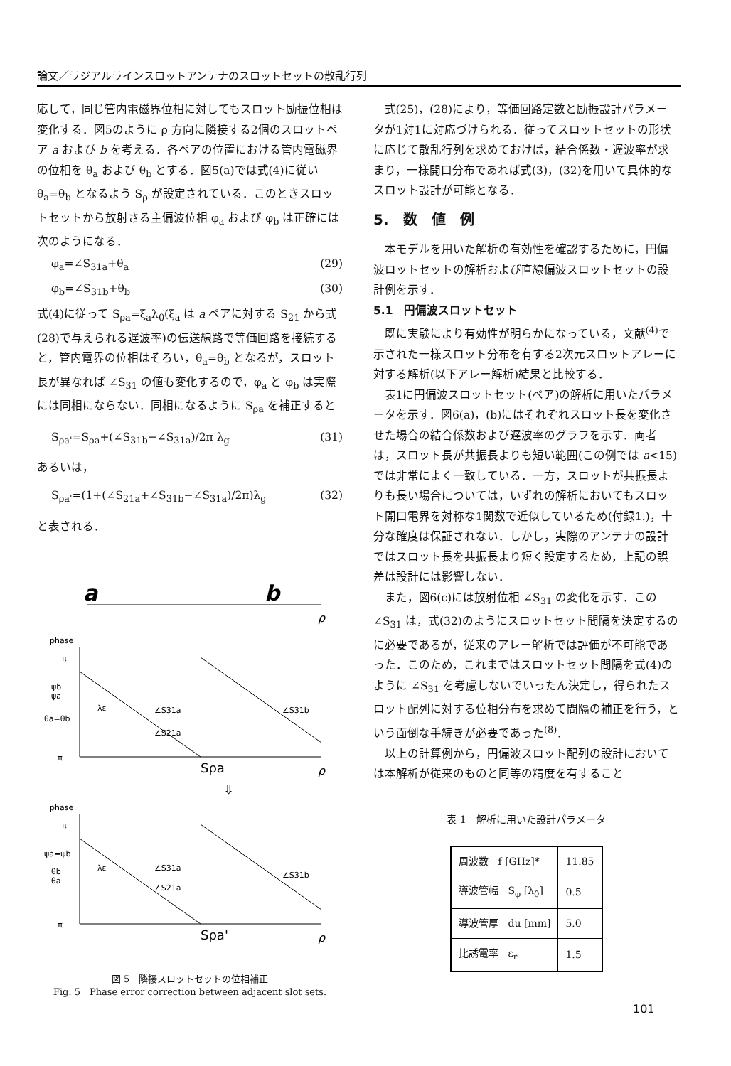論文／ラジアルラインスロットアンテナのスロットセットの散乱行列
応して，同じ管内電磁界位相に対してもスロット励振位相は変化する．図5のように ρ 方向に隣接する2個のスロットペア a および b を考える．各ペアの位置における管内電磁界の位相を θ<sub>a</sub> および θ<sub>b</sub> とする．図5(a)では式(4)に従い θ<sub>a</sub>=θ<sub>b</sub> となるよう S<sub>ρ</sub> が設定されている．このときスロットセットから放射さる主偏波位相 φ<sub>a</sub> および φ<sub>b</sub> は正確には次のようになる．
φ<sub>a</sub>=∠S<sub>31a</sub>+θ<sub>a</sub> (29)
φ<sub>b</sub>=∠S<sub>31b</sub>+θ<sub>b</sub> (30)
式(4)に従って S<sub>ρa</sub>=ξ<sub>a</sub>λ<sub>0</sub>(ξ<sub>a</sub> は a ペアに対する S<sub>21</sub> から式(28)で与えられる遅波率)の伝送線路で等価回路を接続すると，管内電界の位相はそろい，θ<sub>a</sub>=θ<sub>b</sub> となるが，スロット長が異なれば ∠S<sub>31</sub> の値も変化するので，φ<sub>a</sub> と φ<sub>b</sub> は実際には同相にならない．同相になるように S<sub>ρa</sub> を補正すると
S<sub>ρa'</sub>=S<sub>ρa</sub>+(∠S<sub>31b</sub>−∠S<sub>31a</sub>)/2π λ<sub>g</sub> (31)
あるいは，
S<sub>ρa'</sub>=(1+(∠S<sub>21a</sub>+∠S<sub>31b</sub>−∠S<sub>31a</sub>)/2π)λ<sub>g</sub> (32)
と表される．
a
b
ρ
phase
π
ψb
ψa
θa=θb
−π
λε
∠S31a
∠S31b
∠S21a
Sρa
ρ
⇩
phase
π
ψa=ψb
θb
θa
−π
λε
∠S31a
∠S31b
∠S21a
Sρa'
ρ
図 5　隣接スロットセットの位相補正
Fig. 5　Phase error correction between adjacent slot sets.
式(25)，(28)により，等価回路定数と励振設計パラメータが1対1に対応づけられる．従ってスロットセットの形状に応じて散乱行列を求めておけば，結合係数・遅波率が求まり，一様開口分布であれば式(3)，(32)を用いて具体的なスロット設計が可能となる．
5.　数　値　例
本モデルを用いた解析の有効性を確認するために，円偏波ロットセットの解析および直線偏波スロットセットの設計例を示す．
5.1　円偏波スロットセット
既に実験により有効性が明らかになっている，文献<sup>(4)</sup>で示された一様スロット分布を有する2次元スロットアレーに対する解析(以下アレー解析)結果と比較する．
表1に円偏波スロットセット(ペア)の解析に用いたパラメータを示す．図6(a)，(b)にはそれぞれスロット長を変化させた場合の結合係数および遅波率のグラフを示す．両者は，スロット長が共振長よりも短い範囲(この例では a<15)では非常によく一致している．一方，スロットが共振長よりも長い場合については，いずれの解析においてもスロット開口電界を対称な1関数で近似しているため(付録1.)，十分な確度は保証されない．しかし，実際のアンテナの設計ではスロット長を共振長より短く設定するため，上記の誤差は設計には影響しない．
また，図6(c)には放射位相 ∠S<sub>31</sub> の変化を示す．この ∠S<sub>31</sub> は，式(32)のようにスロットセット間隔を決定するのに必要であるが，従来のアレー解析では評価が不可能であった．このため，これまではスロットセット間隔を式(4)のように ∠S<sub>31</sub> を考慮しないでいったん決定し，得られたスロット配列に対する位相分布を求めて間隔の補正を行う，という面倒な手続きが必要であった<sup>(8)</sup>．
以上の計算例から，円偏波スロット配列の設計においては本解析が従来のものと同等の精度を有すること
表 1　解析に用いた設計パラメータ
| 周波数 f [GHz]* | 11.85 |
| 導波管幅 S<sub>φ</sub> [λ<sub>0</sub>] | 0.5 |
| 導波管厚 du [mm] | 5.0 |
| 比誘電率 ε<sub>r</sub> | 1.5 |
101